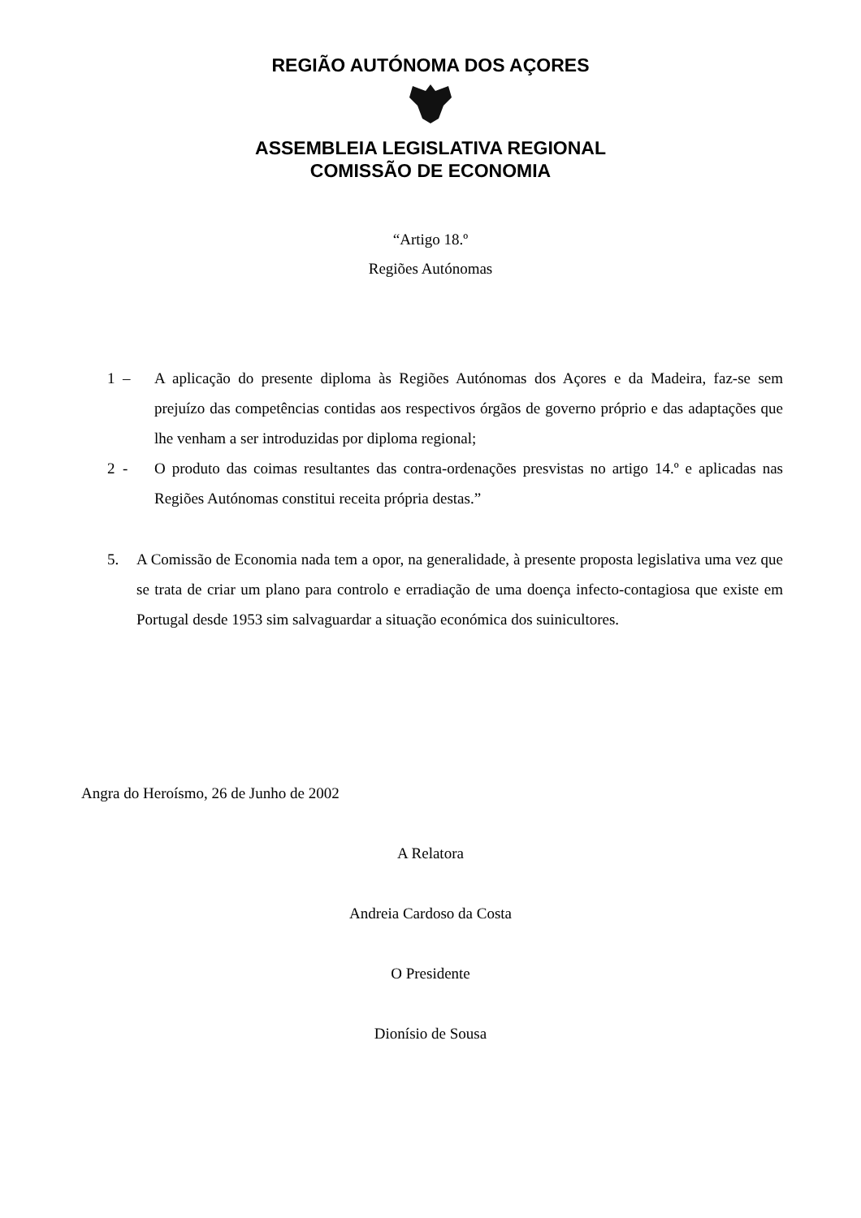REGIÃO AUTÓNOMA DOS AÇORES
ASSEMBLEIA LEGISLATIVA REGIONAL
COMISSÃO DE ECONOMIA
“Artigo 18.º
Regiões Autónomas
1 – A aplicação do presente diploma às Regiões Autónomas dos Açores e da Madeira, faz-se sem prejuízo das competências contidas aos respectivos órgãos de governo próprio e das adaptações que lhe venham a ser introduzidas por diploma regional;
2 - O produto das coimas resultantes das contra-ordenações presvistas no artigo 14.º e aplicadas nas Regiões Autónomas constitui receita própria destas.”
5. A Comissão de Economia nada tem a opor, na generalidade, à presente proposta legislativa uma vez que se trata de criar um plano para controlo e erradiação de uma doença infecto-contagiosa que existe em Portugal desde 1953 sim salvaguardar a situação económica dos suinicultores.
Angra do Heroísmo, 26 de Junho de 2002
A Relatora
Andreia Cardoso da Costa
O Presidente
Dionísio de Sousa